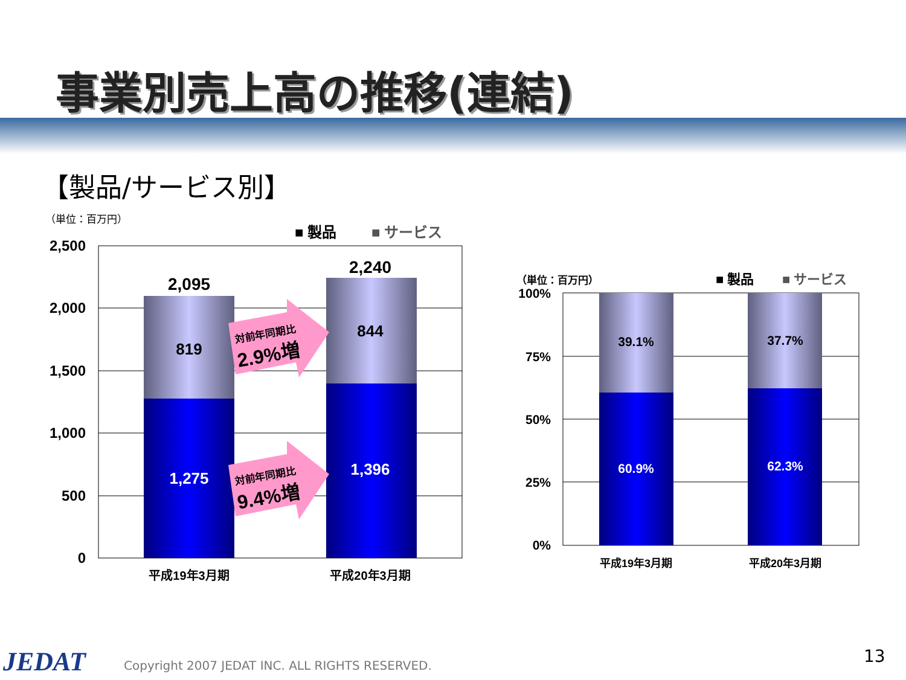事業別売上高の推移(連結)
【製品/サービス別】
（単位：百万円）
■ 製品
■ サービス
2,500
2,000
1,500
1,000
500
0
2,095
2,240
819
1,275
844
1,396
対前年同期比
2.9%増
対前年同期比
9.4%増
平成19年3月期
平成20年3月期
（単位：百万円）
■ 製品
■ サービス
100%
75%
50%
25%
0%
39.1%
60.9%
37.7%
62.3%
平成19年3月期
平成20年3月期
JEDAT Copyright 2007 JEDAT INC. ALL RIGHTS RESERVED. 13